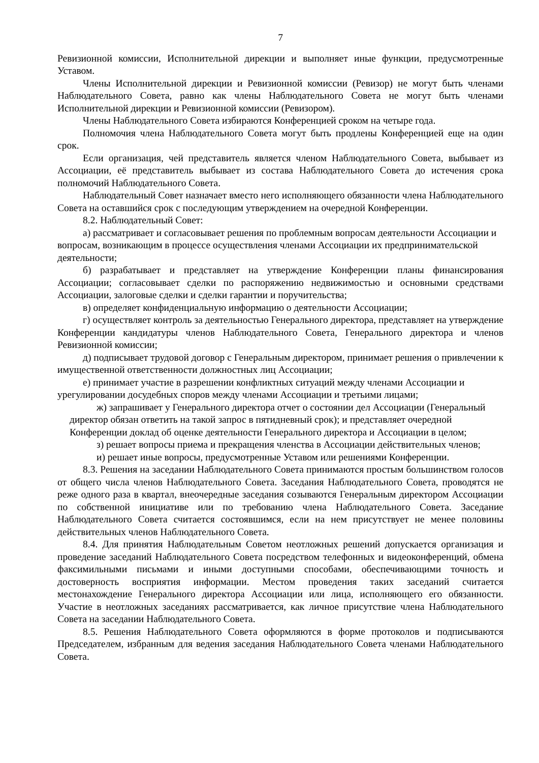7
Ревизионной комиссии, Исполнительной дирекции и выполняет иные функции, предусмотренные Уставом.
Члены Исполнительной дирекции и Ревизионной комиссии (Ревизор) не могут быть членами Наблюдательного Совета, равно как члены Наблюдательного Совета не могут быть членами Исполнительной дирекции и Ревизионной комиссии (Ревизором).
Члены Наблюдательного Совета избираются Конференцией сроком на четыре года.
Полномочия члена Наблюдательного Совета могут быть продлены Конференцией еще на один срок.
Если организация, чей представитель является членом Наблюдательного Совета, выбывает из Ассоциации, её представитель выбывает из состава Наблюдательного Совета до истечения срока полномочий Наблюдательного Совета.
Наблюдательный Совет назначает вместо него исполняющего обязанности члена Наблюдательного Совета на оставшийся срок с последующим утверждением на очередной Конференции.
8.2. Наблюдательный Совет:
а) рассматривает и согласовывает решения по проблемным вопросам деятельности Ассоциации и вопросам, возникающим в процессе осуществления членами Ассоциации их предпринимательской деятельности;
б) разрабатывает и представляет на утверждение Конференции планы финансирования Ассоциации; согласовывает сделки по распоряжению недвижимостью и основными средствами Ассоциации, залоговые сделки и сделки гарантии и поручительства;
в) определяет конфиденциальную информацию о деятельности Ассоциации;
г) осуществляет контроль за деятельностью Генерального директора, представляет на утверждение Конференции кандидатуры членов Наблюдательного Совета, Генерального директора и членов Ревизионной комиссии;
д) подписывает трудовой договор с Генеральным директором, принимает решения о привлечении к имущественной ответственности должностных лиц Ассоциации;
е) принимает участие в разрешении конфликтных ситуаций между членами Ассоциации и урегулировании досудебных споров между членами Ассоциации и третьими лицами;
ж) запрашивает у Генерального директора отчет о состоянии дел Ассоциации (Генеральный директор обязан ответить на такой запрос в пятидневный срок); и представляет очередной Конференции доклад об оценке деятельности Генерального директора и Ассоциации в целом;
з) решает вопросы приема и прекращения членства в Ассоциации действительных членов;
и) решает иные вопросы, предусмотренные Уставом или решениями Конференции.
8.3. Решения на заседании Наблюдательного Совета принимаются простым большинством голосов от общего числа членов Наблюдательного Совета. Заседания Наблюдательного Совета, проводятся не реже одного раза в квартал, внеочередные заседания созываются Генеральным директором Ассоциации по собственной инициативе или по требованию члена Наблюдательного Совета. Заседание Наблюдательного Совета считается состоявшимся, если на нем присутствует не менее половины действительных членов Наблюдательного Совета.
8.4. Для принятия Наблюдательным Советом неотложных решений допускается организация и проведение заседаний Наблюдательного Совета посредством телефонных и видеоконференций, обмена факсимильными письмами и иными доступными способами, обеспечивающими точность и достоверность восприятия информации. Местом проведения таких заседаний считается местонахождение Генерального директора Ассоциации или лица, исполняющего его обязанности. Участие в неотложных заседаниях рассматривается, как личное присутствие члена Наблюдательного Совета на заседании Наблюдательного Совета.
8.5. Решения Наблюдательного Совета оформляются в форме протоколов и подписываются Председателем, избранным для ведения заседания Наблюдательного Совета членами Наблюдательного Совета.